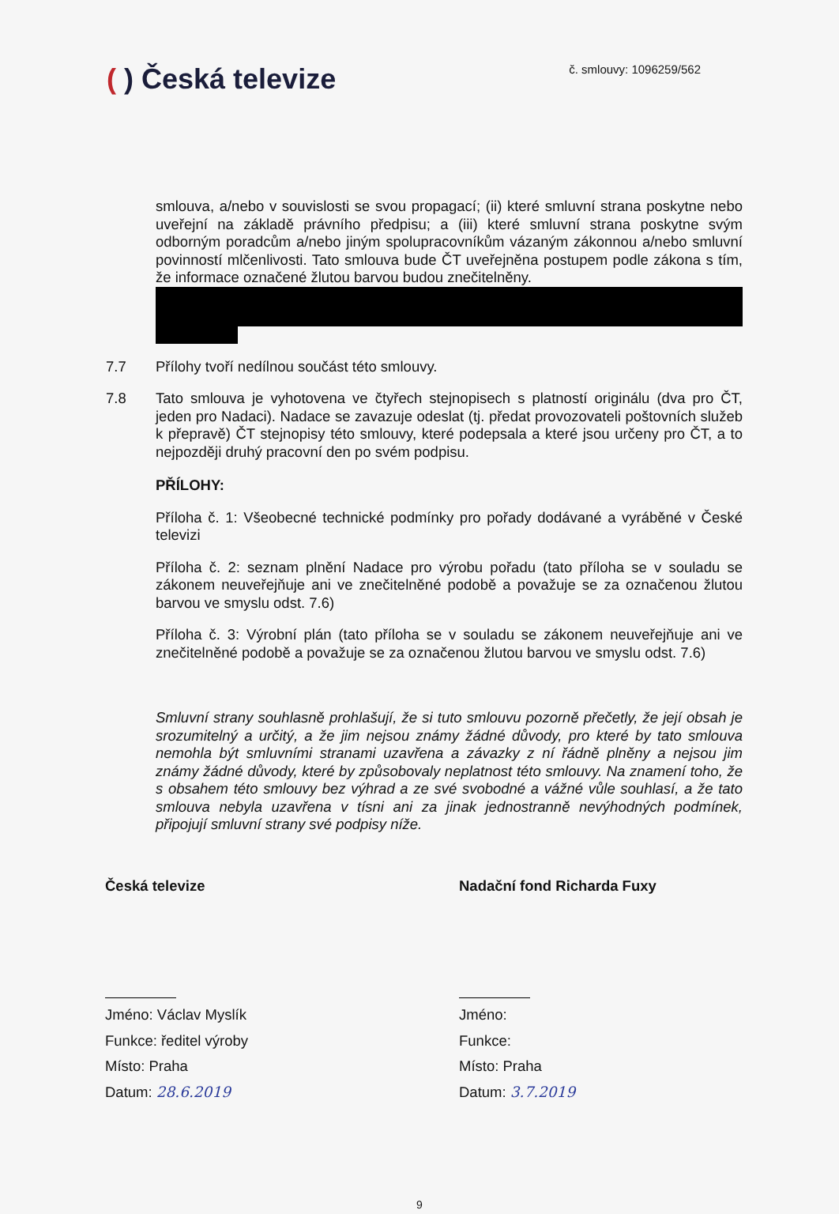( ) Česká televize
č. smlouvy: 1096259/562
smlouva, a/nebo v souvislosti se svou propagací; (ii) které smluvní strana poskytne nebo uveřejní na základě právního předpisu; a (iii) které smluvní strana poskytne svým odborným poradcům a/nebo jiným spolupracovníkům vázaným zákonnou a/nebo smluvní povinností mlčenlivosti. Tato smlouva bude ČT uveřejněna postupem podle zákona s tím, že informace označené žlutou barvou budou znečitelněny.
7.7 Přílohy tvoří nedílnou součást této smlouvy.
7.8 Tato smlouva je vyhotovena ve čtyřech stejnopisech s platností originálu (dva pro ČT, jeden pro Nadaci). Nadace se zavazuje odeslat (tj. předat provozovateli poštovních služeb k přepravě) ČT stejnopisy této smlouvy, které podepsala a které jsou určeny pro ČT, a to nejpozději druhý pracovní den po svém podpisu.
PŘÍLOHY:
Příloha č. 1: Všeobecné technické podmínky pro pořady dodávané a vyráběné v České televizi
Příloha č. 2: seznam plnění Nadace pro výrobu pořadu (tato příloha se v souladu se zákonem neuveřejňuje ani ve znečitelněné podobě a považuje se za označenou žlutou barvou ve smyslu odst. 7.6)
Příloha č. 3: Výrobní plán (tato příloha se v souladu se zákonem neuveřejňuje ani ve znečitelněné podobě a považuje se za označenou žlutou barvou ve smyslu odst. 7.6)
Smluvní strany souhlasně prohlašují, že si tuto smlouvu pozorně přečetly, že její obsah je srozumitelný a určitý, a že jim nejsou známy žádné důvody, pro které by tato smlouva nemohla být smluvními stranami uzavřena a závazky z ní řádně plněny a nejsou jim známy žádné důvody, které by způsobovaly neplatnost této smlouvy. Na znamení toho, že s obsahem této smlouvy bez výhrad a ze své svobodné a vážné vůle souhlasí, a že tato smlouva nebyla uzavřena v tísni ani za jinak jednostranně nevýhodných podmínek, připojují smluvní strany své podpisy níže.
Česká televize
Jméno: Václav Myslík
Funkce: ředitel výroby
Místo: Praha
Datum: 28.6.2019
Nadační fond Richarda Fuxy
Jméno:
Funkce:
Místo: Praha
Datum: 3.7.2019
9